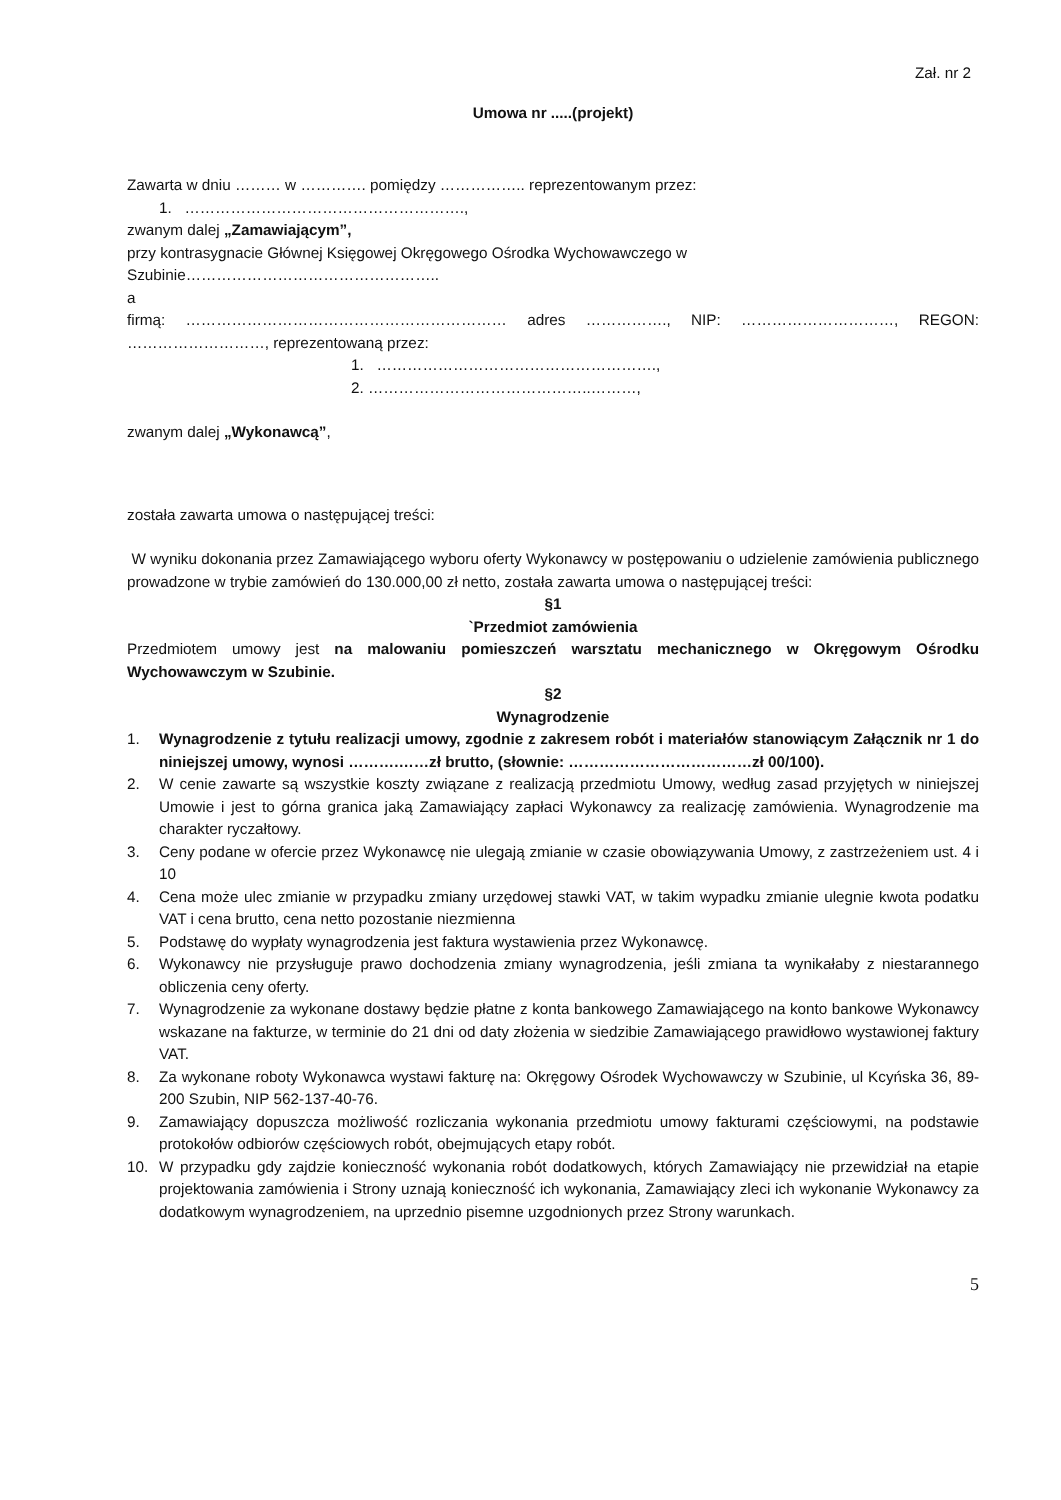Zał. nr 2
Umowa nr .....(projekt)
Zawarta w dniu ……… w …………. pomiędzy …………….. reprezentowanym przez:
1. ……………………………………………….,
zwanym dalej „Zamawiającym”,
przy kontrasygnacie Głównej Księgowej Okręgowego Ośrodka Wychowawczego w
Szubinie…………………………………………..
a
firmą: ……………………………………………………… adres ……………., NIP: …………………………, REGON:
………………………, reprezentowaną przez:
1. ……………………………………………….,
2. ……………………………………..………,
zwanym dalej „Wykonawcą”,
została zawarta umowa o następującej treści:
W wyniku dokonania przez Zamawiającego wyboru oferty Wykonawcy w postępowaniu o udzielenie zamówienia publicznego prowadzone w trybie zamówień do 130.000,00 zł netto, została zawarta umowa o następującej treści:
§1
`Przedmiot zamówienia
Przedmiotem umowy jest na malowaniu pomieszczeń warsztatu mechanicznego w Okręgowym Ośrodku Wychowawczym w Szubinie.
§2
Wynagrodzenie
1. Wynagrodzenie z tytułu realizacji umowy, zgodnie z zakresem robót i materiałów stanowiącym Załącznik nr 1 do niniejszej umowy, wynosi ……….……zł brutto, (słownie: ………………………………zł 00/100).
2. W cenie zawarte są wszystkie koszty związane z realizacją przedmiotu Umowy, według zasad przyjętych w niniejszej Umowie i jest to górna granica jaką Zamawiający zapłaci Wykonawcy za realizację zamówienia. Wynagrodzenie ma charakter ryczałtowy.
3. Ceny podane w ofercie przez Wykonawcę nie ulegają zmianie w czasie obowiązywania Umowy, z zastrzeżeniem ust. 4 i 10
4. Cena może ulec zmianie w przypadku zmiany urzędowej stawki VAT, w takim wypadku zmianie ulegnie kwota podatku VAT i cena brutto, cena netto pozostanie niezmienna
5. Podstawę do wypłaty wynagrodzenia jest faktura wystawienia przez Wykonawcę.
6. Wykonawcy nie przysługuje prawo dochodzenia zmiany wynagrodzenia, jeśli zmiana ta wynikałaby z niestarannego obliczenia ceny oferty.
7. Wynagrodzenie za wykonane dostawy będzie płatne z konta bankowego Zamawiającego na konto bankowe Wykonawcy wskazane na fakturze, w terminie do 21 dni od daty złożenia w siedzibie Zamawiającego prawidłowo wystawionej faktury VAT.
8. Za wykonane roboty Wykonawca wystawi fakturę na: Okręgowy Ośrodek Wychowawczy w Szubinie, ul Kcyńska 36, 89-200 Szubin, NIP 562-137-40-76.
9. Zamawiający dopuszcza możliwość rozliczania wykonania przedmiotu umowy fakturami częściowymi, na podstawie protokołów odbiorów częściowych robót, obejmujących etapy robót.
10. W przypadku gdy zajdzie konieczność wykonania robót dodatkowych, których Zamawiający nie przewidział na etapie projektowania zamówienia i Strony uznają konieczność ich wykonania, Zamawiający zleci ich wykonanie Wykonawcy za dodatkowym wynagrodzeniem, na uprzednio pisemne uzgodnionych przez Strony warunkach.
5